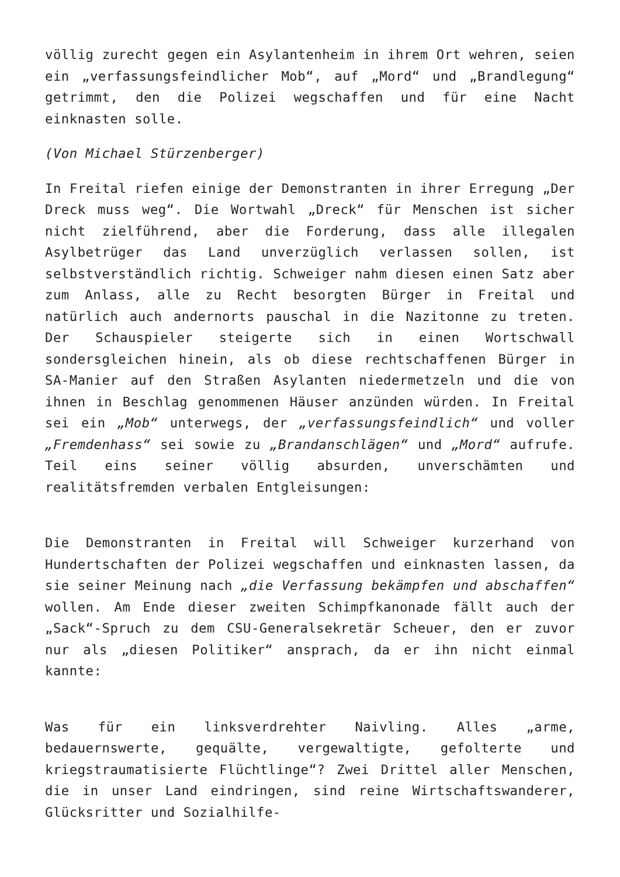völlig zurecht gegen ein Asylantenheim in ihrem Ort wehren, seien ein „verfassungsfeindlicher Mob“, auf „Mord“ und „Brandlegung“ getrimmt, den die Polizei wegschaffen und für eine Nacht einknasten solle.
(Von Michael Stürzenberger)
In Freital riefen einige der Demonstranten in ihrer Erregung „Der Dreck muss weg“. Die Wortwahl „Dreck“ für Menschen ist sicher nicht zielführend, aber die Forderung, dass alle illegalen Asylbetrüger das Land unverzüglich verlassen sollen, ist selbstverständlich richtig. Schweiger nahm diesen einen Satz aber zum Anlass, alle zu Recht besorgten Bürger in Freital und natürlich auch andernorts pauschal in die Nazitonne zu treten. Der Schauspieler steigerte sich in einen Wortschwall sondersgleichen hinein, als ob diese rechtschaffenen Bürger in SA-Manier auf den Straßen Asylanten niedermetzeln und die von ihnen in Beschlag genommenen Häuser anzünden würden. In Freital sei ein „Mob“ unterwegs, der „verfassungsfeindlich“ und voller „Fremdenhass“ sei sowie zu „Brandanschlägen“ und „Mord“ aufrufe. Teil eins seiner völlig absurden, unverschämten und realitätsfremden verbalen Entgleisungen:
Die Demonstranten in Freital will Schweiger kurzerhand von Hundertschaften der Polizei wegschaffen und einknasten lassen, da sie seiner Meinung nach „die Verfassung bekämpfen und abschaffen“ wollen. Am Ende dieser zweiten Schimpfkanonade fällt auch der „Sack“-Spruch zu dem CSU-Generalsekretär Scheuer, den er zuvor nur als „diesen Politiker“ ansprach, da er ihn nicht einmal kannte:
Was für ein linksverdrehter Naivling. Alles „arme, bedauernswerte, gequälte, vergewaltigte, gefolterte und kriegstraumatisierte Flüchtlinge“? Zwei Drittel aller Menschen, die in unser Land eindringen, sind reine Wirtschaftswanderer, Glücksritter und Sozialhilfe-